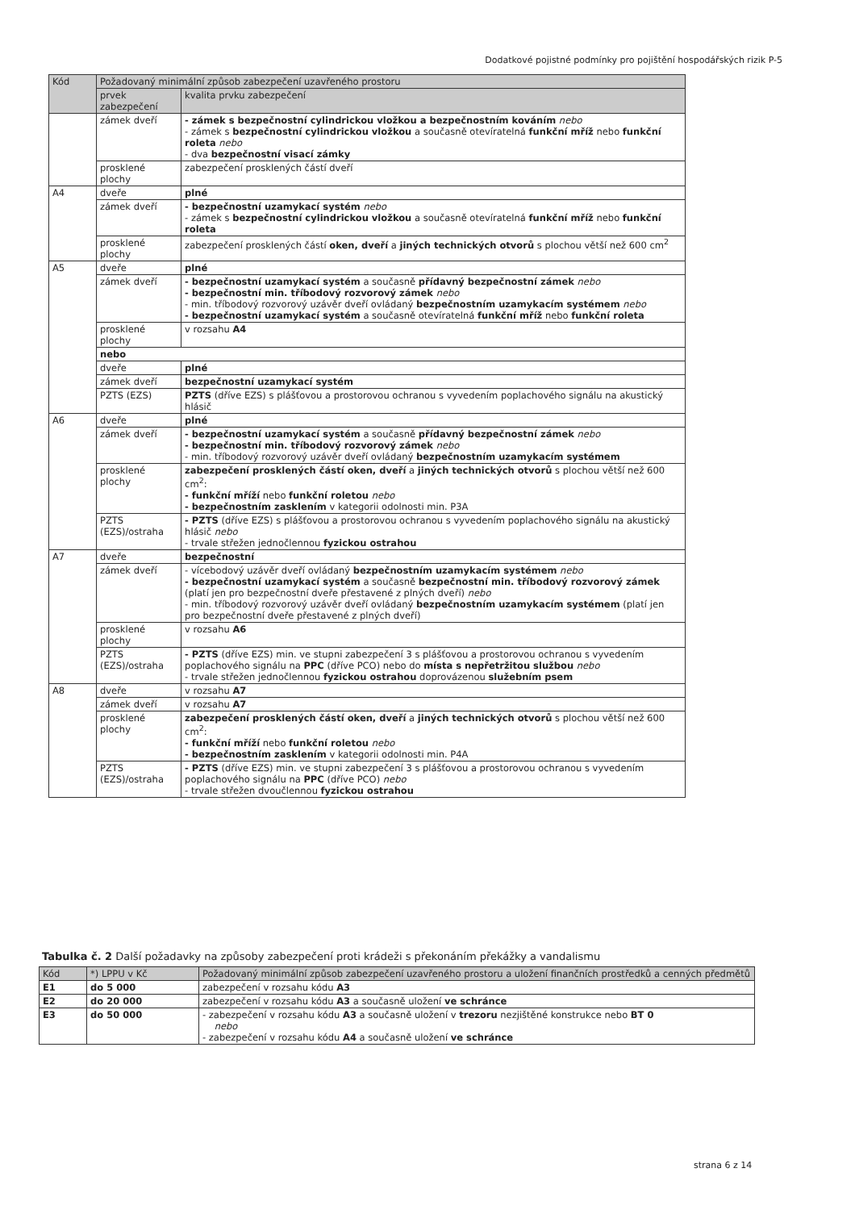Dodatkové pojistné podmínky pro pojištění hospodářských rizik P-5
| Kód | Požadovaný minimální způsob zabezpečení uzavřeného prostoru | |
| --- | --- | --- |
| | prvek zabezpečení | kvalita prvku zabezpečení |
| | zámek dveří | - zámek s bezpečnostní cylindrickou vložkou a bezpečnostním kováním nebo - zámek s bezpečnostní cylindrickou vložkou a současně otevíratelná funkční mříž nebo funkční roleta nebo - dva bezpečnostní visací zámky |
| | prosklené plochy | zabezpečení prosklených částí dveří |
| A4 | dveře | plné |
| | zámek dveří | - bezpečnostní uzamykací systém nebo - zámek s bezpečnostní cylindrickou vložkou a současně otevíratelná funkční mříž nebo funkční roleta |
| | prosklené plochy | zabezpečení prosklených částí oken, dveří a jiných technických otvorů s plochou větší než 600 cm<sup>2</sup> |
| A5 | dveře | plné |
| | zámek dveří | - bezpečnostní uzamykací systém a současně přídavný bezpečnostní zámek nebo - bezpečnostní min. tříbodový rozvorový zámek nebo - min. tříbodový rozvorový uzávěr dveří ovládaný bezpečnostním uzamykacím systémem nebo - bezpečnostní uzamykací systém a současně otevíratelná funkční mříž nebo funkční roleta |
| | prosklené plochy | v rozsahu A4 |
| | nebo | |
| | dveře | plné |
| | zámek dveří | bezpečnostní uzamykací systém |
| | PZTS (EZS) | PZTS (dříve EZS) s plášťovou a prostorovou ochranou s vyvedením poplachového signálu na akustický hlásič |
| A6 | dveře | plné |
| | zámek dveří | - bezpečnostní uzamykací systém a současně přídavný bezpečnostní zámek nebo - bezpečnostní min. tříbodový rozvorový zámek nebo - min. tříbodový rozvorový uzávěr dveří ovládaný bezpečnostním uzamykacím systémem |
| | prosklené plochy | zabezpečení prosklených částí oken, dveří a jiných technických otvorů s plochou větší než 600 cm<sup>2</sup>: - funkční mříží nebo funkční roletou nebo - bezpečnostním zasklením v kategorii odolnosti min. P3A |
| | PZTS (EZS)/ostraha | - PZTS (dříve EZS) s plášťovou a prostorovou ochranou s vyvedením poplachového signálu na akustický hlásič nebo - trvale střežen jednočlennou fyzickou ostrahou |
| A7 | dveře | bezpečnostní |
| | zámek dveří | - vícebodový uzávěr dveří ovládaný bezpečnostním uzamykacím systémem nebo - bezpečnostní uzamykací systém a současně bezpečnostní min. tříbodový rozvorový zámek (platí jen pro bezpečnostní dveře přestavené z plných dveří) nebo - min. tříbodový rozvorový uzávěr dveří ovládaný bezpečnostním uzamykacím systémem (platí jen pro bezpečnostní dveře přestavené z plných dveří) |
| | prosklené plochy | v rozsahu A6 |
| | PZTS (EZS)/ostraha | - PZTS (dříve EZS) min. ve stupni zabezpečení 3 s plášťovou a prostorovou ochranou s vyvedením poplachového signálu na PPC (dříve PCO) nebo do místa s nepřetržitou službou nebo - trvale střežen jednočlennou fyzickou ostrahou doprovázenou služebním psem |
| A8 | dveře | v rozsahu A7 |
| | zámek dveří | v rozsahu A7 |
| | prosklené plochy | zabezpečení prosklených částí oken, dveří a jiných technických otvorů s plochou větší než 600 cm<sup>2</sup>: - funkční mříží nebo funkční roletou nebo - bezpečnostním zasklením v kategorii odolnosti min. P4A |
| | PZTS (EZS)/ostraha | - PZTS (dříve EZS) min. ve stupni zabezpečení 3 s plášťovou a prostorovou ochranou s vyvedením poplachového signálu na PPC (dříve PCO) nebo - trvale střežen dvoučlennou fyzickou ostrahou |
Tabulka č. 2 Další požadavky na způsoby zabezpečení proti krádeži s překonáním překážky a vandalismu
| Kód | *) LPPU v Kč | Požadovaný minimální způsob zabezpečení uzavřeného prostoru a uložení finančních prostředků a cenných předmětů |
| --- | --- | --- |
| E1 | do 5 000 | zabezpečení v rozsahu kódu A3 |
| E2 | do 20 000 | zabezpečení v rozsahu kódu A3 a současně uložení ve schránce |
| E3 | do 50 000 | - zabezpečení v rozsahu kódu A3 a současně uložení v trezoru nezjištěné konstrukce nebo BT 0 nebo - zabezpečení v rozsahu kódu A4 a současně uložení ve schránce |
strana 6 z 14